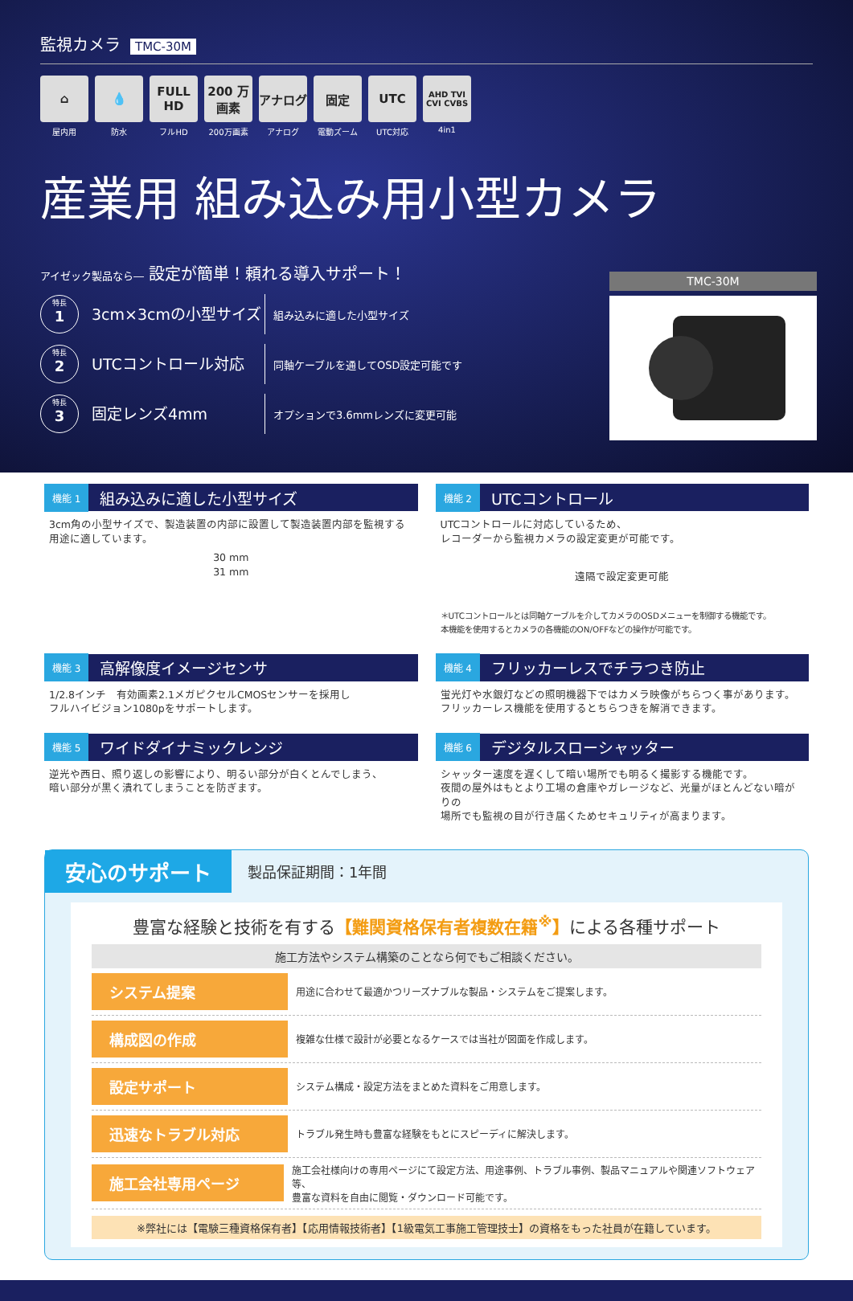監視カメラ TMC-30M
⌂
屋内用
💧
防水
FULL HD
フルHD
200 万画素
200万画素
アナログ
アナログ
固定
電動ズーム
UTC
UTC対応
AHD TVI CVI CVBS
4in1
産業用 組み込み用小型カメラ
アイゼック製品なら― 設定が簡単！頼れる導入サポート！
特長
1
3cm×3cmの小型サイズ
組み込みに適した小型サイズ
特長
2
UTCコントロール対応
同軸ケーブルを通してOSD設定可能です
特長
3
固定レンズ4mm
オプションで3.6mmレンズに変更可能
TMC-30M
機能 1 組み込みに適した小型サイズ
3cm角の小型サイズで、製造装置の内部に設置して製造装置内部を監視する
用途に適しています。
30 mm
31 mm
機能 2 UTCコントロール
UTCコントロールに対応しているため、
レコーダーから監視カメラの設定変更が可能です。
遠隔で設定変更可能
＊UTCコントロールとは同軸ケーブルを介してカメラのOSDメニューを制御する機能です。
本機能を使用するとカメラの各機能のON/OFFなどの操作が可能です。
機能 3 高解像度イメージセンサ
1/2.8インチ　有効画素2.1メガピクセルCMOSセンサーを採用し
フルハイビジョン1080pをサポートします。
機能 4 フリッカーレスでチラつき防止
蛍光灯や水銀灯などの照明機器下ではカメラ映像がちらつく事があります。
フリッカーレス機能を使用するとちらつきを解消できます。
機能 5 ワイドダイナミックレンジ
逆光や西日、照り返しの影響により、明るい部分が白くとんでしまう、
暗い部分が黒く潰れてしまうことを防ぎます。
機能 6 デジタルスローシャッター
シャッター速度を遅くして暗い場所でも明るく撮影する機能です。
夜間の屋外はもとより工場の倉庫やガレージなど、光量がほとんどない暗がりの
場所でも監視の目が行き届くためセキュリティが高まります。
安心のサポート 製品保証期間：1年間
豊富な経験と技術を有する【難関資格保有者複数在籍<sup>※</sup>】による各種サポート
施工方法やシステム構築のことなら何でもご相談ください。
システム提案 用途に合わせて最適かつリーズナブルな製品・システムをご提案します。
構成図の作成 複雑な仕様で設計が必要となるケースでは当社が図面を作成します。
設定サポート システム構成・設定方法をまとめた資料をご用意します。
迅速なトラブル対応 トラブル発生時も豊富な経験をもとにスピーディに解決します。
施工会社専用ページ 施工会社様向けの専用ページにて設定方法、用途事例、トラブル事例、製品マニュアルや関連ソフトウェア等、
豊富な資料を自由に閲覧・ダウンロード可能です。
※弊社には【電験三種資格保有者】【応用情報技術者】【1級電気工事施工管理技士】の資格をもった社員が在籍しています。